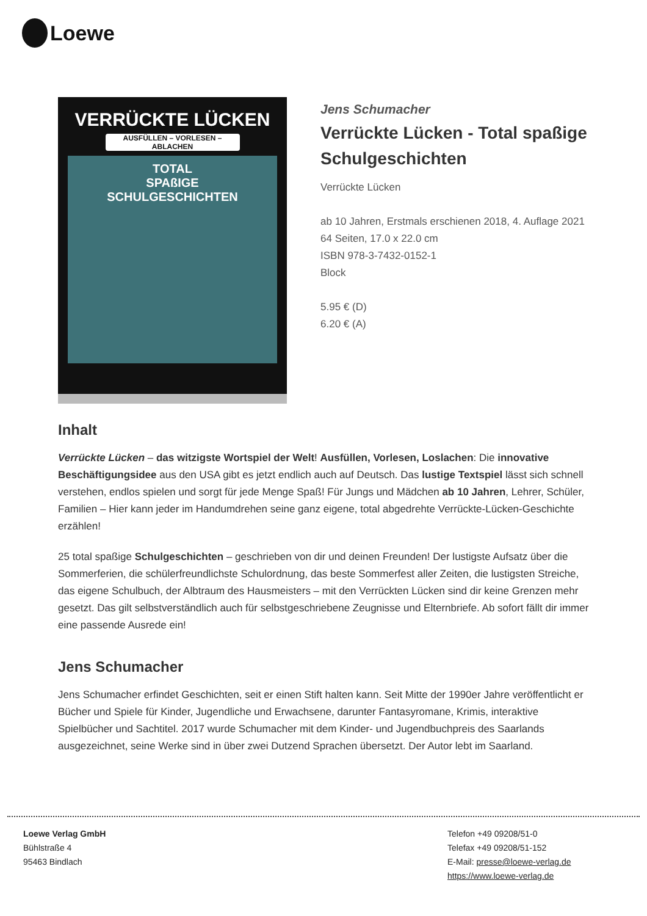Loewe
VERRÜCKTE LÜCKEN
AUSFÜLLEN – VORLESEN – ABLACHEN
TOTAL
SPAßIGE
SCHULGESCHICHTEN
Jens Schumacher
Verrückte Lücken - Total spaßige Schulgeschichten
Verrückte Lücken
ab 10 Jahren, Erstmals erschienen 2018, 4. Auflage 2021
64 Seiten, 17.0 x 22.0 cm
ISBN 978-3-7432-0152-1
Block
5.95 € (D)
6.20 € (A)
Inhalt
Verrückte Lücken – das witzigste Wortspiel der Welt! Ausfüllen, Vorlesen, Loslachen: Die innovative Beschäftigungsidee aus den USA gibt es jetzt endlich auch auf Deutsch. Das lustige Textspiel lässt sich schnell verstehen, endlos spielen und sorgt für jede Menge Spaß! Für Jungs und Mädchen ab 10 Jahren, Lehrer, Schüler, Familien – Hier kann jeder im Handumdrehen seine ganz eigene, total abgedrehte Verrückte-Lücken-Geschichte erzählen!
25 total spaßige Schulgeschichten – geschrieben von dir und deinen Freunden! Der lustigste Aufsatz über die Sommerferien, die schülerfreundlichste Schulordnung, das beste Sommerfest aller Zeiten, die lustigsten Streiche, das eigene Schulbuch, der Albtraum des Hausmeisters – mit den Verrückten Lücken sind dir keine Grenzen mehr gesetzt. Das gilt selbstverständlich auch für selbstgeschriebene Zeugnisse und Elternbriefe. Ab sofort fällt dir immer eine passende Ausrede ein!
Jens Schumacher
Jens Schumacher erfindet Geschichten, seit er einen Stift halten kann. Seit Mitte der 1990er Jahre veröffentlicht er Bücher und Spiele für Kinder, Jugendliche und Erwachsene, darunter Fantasyromane, Krimis, interaktive Spielbücher und Sachtitel. 2017 wurde Schumacher mit dem Kinder- und Jugendbuchpreis des Saarlands ausgezeichnet, seine Werke sind in über zwei Dutzend Sprachen übersetzt. Der Autor lebt im Saarland.
Loewe Verlag GmbH
Bühlstraße 4
95463 Bindlach
Telefon +49 09208/51-0
Telefax +49 09208/51-152
E-Mail: presse@loewe-verlag.de
https://www.loewe-verlag.de